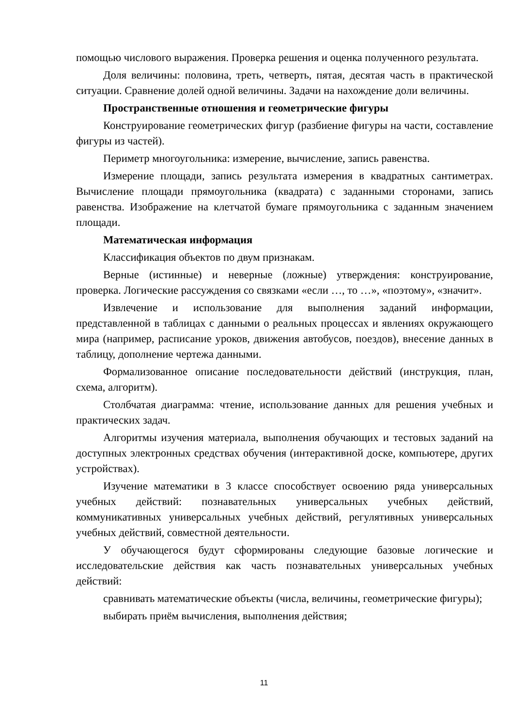помощью числового выражения. Проверка решения и оценка полученного результата.
Доля величины: половина, треть, четверть, пятая, десятая часть в практической ситуации. Сравнение долей одной величины. Задачи на нахождение доли величины.
Пространственные отношения и геометрические фигуры
Конструирование геометрических фигур (разбиение фигуры на части, составление фигуры из частей).
Периметр многоугольника: измерение, вычисление, запись равенства.
Измерение площади, запись результата измерения в квадратных сантиметрах. Вычисление площади прямоугольника (квадрата) с заданными сторонами, запись равенства. Изображение на клетчатой бумаге прямоугольника с заданным значением площади.
Математическая информация
Классификация объектов по двум признакам.
Верные (истинные) и неверные (ложные) утверждения: конструирование, проверка. Логические рассуждения со связками «если …, то …», «поэтому», «значит».
Извлечение и использование для выполнения заданий информации, представленной в таблицах с данными о реальных процессах и явлениях окружающего мира (например, расписание уроков, движения автобусов, поездов), внесение данных в таблицу, дополнение чертежа данными.
Формализованное описание последовательности действий (инструкция, план, схема, алгоритм).
Столбчатая диаграмма: чтение, использование данных для решения учебных и практических задач.
Алгоритмы изучения материала, выполнения обучающих и тестовых заданий на доступных электронных средствах обучения (интерактивной доске, компьютере, других устройствах).
Изучение математики в 3 классе способствует освоению ряда универсальных учебных действий: познавательных универсальных учебных действий, коммуникативных универсальных учебных действий, регулятивных универсальных учебных действий, совместной деятельности.
У обучающегося будут сформированы следующие базовые логические и исследовательские действия как часть познавательных универсальных учебных действий:
сравнивать математические объекты (числа, величины, геометрические фигуры);
выбирать приём вычисления, выполнения действия;
11